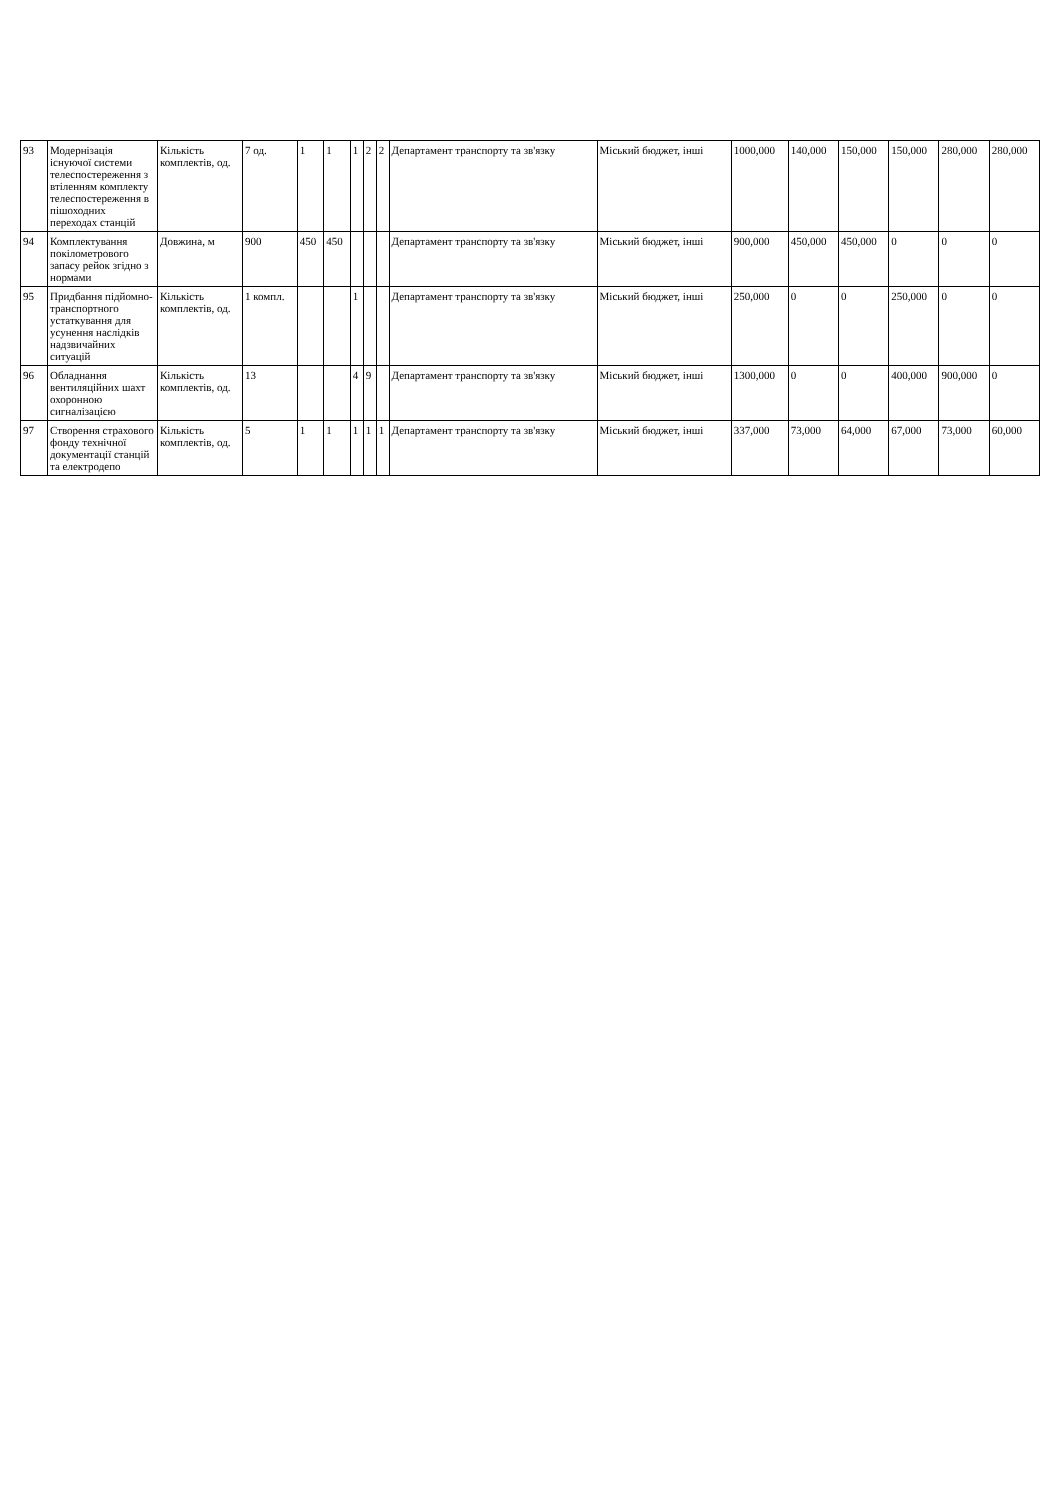| 93 | Модернізація існуючої системи телеспостереження з втіленням комплекту телеспостереження в пішоходних переходах станцій | Кількість комплектів, од. | 7 од. | 1 | 1 | 1 | 2 | 2 | Департамент транспорту та зв'язку | Міський бюджет, інші | 1000,000 | 140,000 | 150,000 | 150,000 | 280,000 | 280,000 |
| 94 | Комплектування покілометрового запасу рейок згідно з нормами | Довжина, м | 900 | 450 | 450 | | | | Департамент транспорту та зв'язку | Міський бюджет, інші | 900,000 | 450,000 | 450,000 | 0 | 0 | 0 |
| 95 | Придбання підйомно-транспортного устаткування для усунення наслідків надзвичайних ситуацій | Кількість комплектів, од. | 1 компл. | | | 1 | | | Департамент транспорту та зв'язку | Міський бюджет, інші | 250,000 | 0 | 0 | 250,000 | 0 | 0 |
| 96 | Обладнання вентиляційних шахт охоронною сигналізацією | Кількість комплектів, од. | 13 | | | 4 | 9 | | Департамент транспорту та зв'язку | Міський бюджет, інші | 1300,000 | 0 | 0 | 400,000 | 900,000 | 0 |
| 97 | Створення страхового фонду технічної документації станцій та електродепо | Кількість комплектів, од. | 5 | 1 | 1 | 1 | 1 | 1 | Департамент транспорту та зв'язку | Міський бюджет, інші | 337,000 | 73,000 | 64,000 | 67,000 | 73,000 | 60,000 |